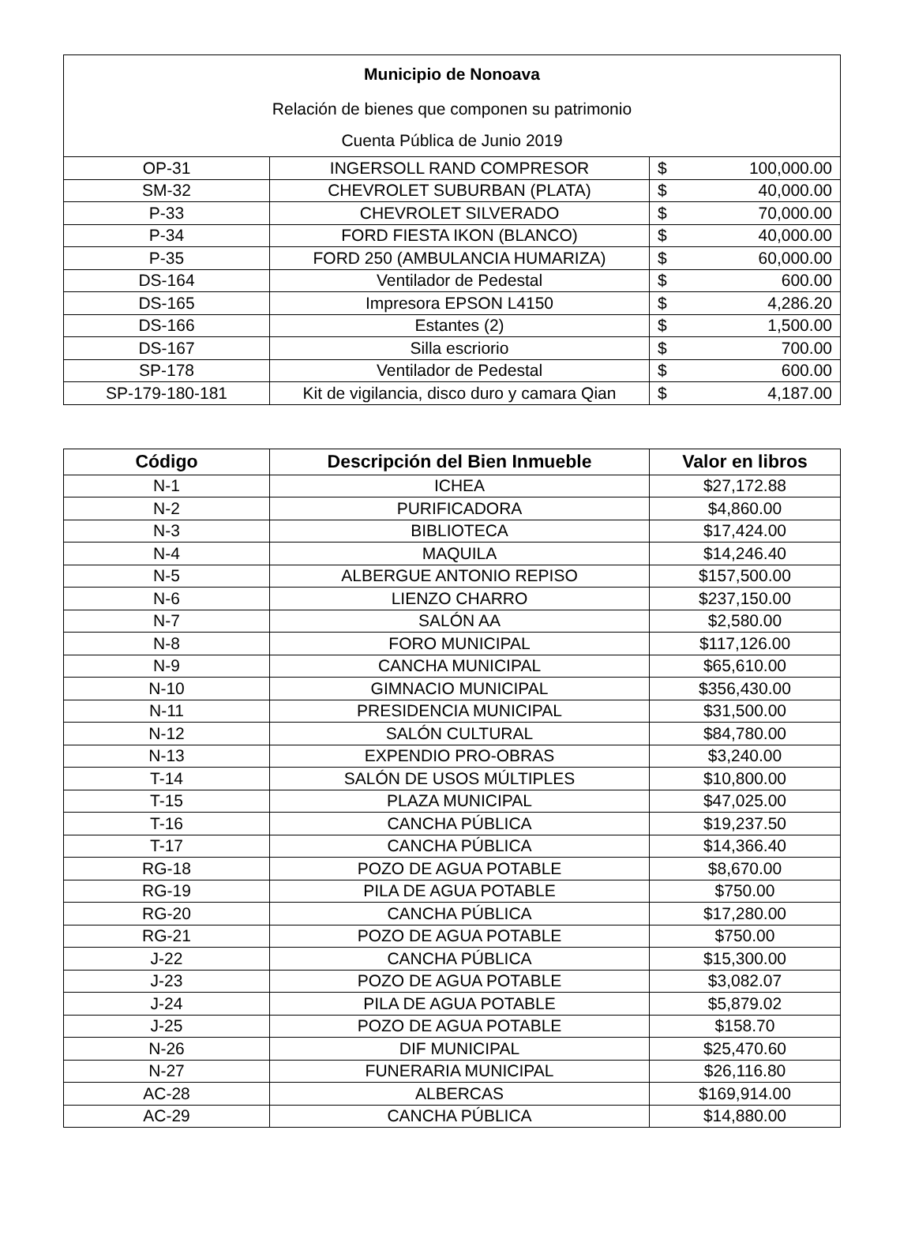| Municipio de Nonoava | | | |
| Relación de bienes que componen su patrimonio | | | |
| Cuenta Pública de Junio 2019 | | | |
| OP-31 | INGERSOLL RAND COMPRESOR | $ | 100,000.00 |
| SM-32 | CHEVROLET SUBURBAN (PLATA) | $ | 40,000.00 |
| P-33 | CHEVROLET SILVERADO | $ | 70,000.00 |
| P-34 | FORD FIESTA IKON (BLANCO) | $ | 40,000.00 |
| P-35 | FORD 250 (AMBULANCIA HUMARIZA) | $ | 60,000.00 |
| DS-164 | Ventilador de Pedestal | $ | 600.00 |
| DS-165 | Impresora EPSON L4150 | $ | 4,286.20 |
| DS-166 | Estantes (2) | $ | 1,500.00 |
| DS-167 | Silla escriorio | $ | 700.00 |
| SP-178 | Ventilador de Pedestal | $ | 600.00 |
| SP-179-180-181 | Kit de vigilancia, disco duro y camara Qian | $ | 4,187.00 |
| Código | Descripción del Bien Inmueble | Valor en libros |
| --- | --- | --- |
| N-1 | ICHEA | $27,172.88 |
| N-2 | PURIFICADORA | $4,860.00 |
| N-3 | BIBLIOTECA | $17,424.00 |
| N-4 | MAQUILA | $14,246.40 |
| N-5 | ALBERGUE ANTONIO REPISO | $157,500.00 |
| N-6 | LIENZO CHARRO | $237,150.00 |
| N-7 | SALÓN AA | $2,580.00 |
| N-8 | FORO MUNICIPAL | $117,126.00 |
| N-9 | CANCHA MUNICIPAL | $65,610.00 |
| N-10 | GIMNACIO MUNICIPAL | $356,430.00 |
| N-11 | PRESIDENCIA MUNICIPAL | $31,500.00 |
| N-12 | SALÓN CULTURAL | $84,780.00 |
| N-13 | EXPENDIO PRO-OBRAS | $3,240.00 |
| T-14 | SALÓN DE USOS MÚLTIPLES | $10,800.00 |
| T-15 | PLAZA MUNICIPAL | $47,025.00 |
| T-16 | CANCHA PÚBLICA | $19,237.50 |
| T-17 | CANCHA PÚBLICA | $14,366.40 |
| RG-18 | POZO DE AGUA POTABLE | $8,670.00 |
| RG-19 | PILA DE AGUA POTABLE | $750.00 |
| RG-20 | CANCHA PÚBLICA | $17,280.00 |
| RG-21 | POZO DE AGUA POTABLE | $750.00 |
| J-22 | CANCHA PÚBLICA | $15,300.00 |
| J-23 | POZO DE AGUA POTABLE | $3,082.07 |
| J-24 | PILA DE AGUA POTABLE | $5,879.02 |
| J-25 | POZO DE AGUA POTABLE | $158.70 |
| N-26 | DIF MUNICIPAL | $25,470.60 |
| N-27 | FUNERARIA MUNICIPAL | $26,116.80 |
| AC-28 | ALBERCAS | $169,914.00 |
| AC-29 | CANCHA PÚBLICA | $14,880.00 |